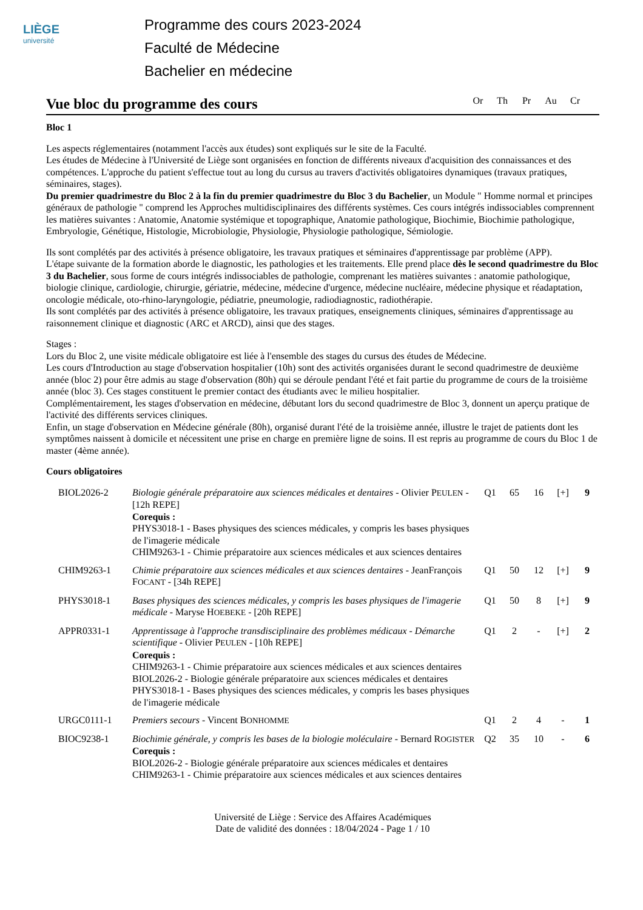LIÈGE
université
Programme des cours 2023-2024
Faculté de Médecine
Bachelier en médecine
Vue bloc du programme des cours
Or Th Pr Au Cr
Bloc 1
Les aspects réglementaires (notamment l'accès aux études) sont expliqués sur le site de la Faculté.
Les études de Médecine à l'Université de Liège sont organisées en fonction de différents niveaux d'acquisition des connaissances et des compétences. L'approche du patient s'effectue tout au long du cursus au travers d'activités obligatoires dynamiques (travaux pratiques, séminaires, stages).
Du premier quadrimestre du Bloc 2 à la fin du premier quadrimestre du Bloc 3 du Bachelier, un Module " Homme normal et principes généraux de pathologie " comprend les Approches multidisciplinaires des différents systèmes. Ces cours intégrés indissociables comprennent les matières suivantes : Anatomie, Anatomie systémique et topographique, Anatomie pathologique, Biochimie, Biochimie pathologique, Embryologie, Génétique, Histologie, Microbiologie, Physiologie, Physiologie pathologique, Sémiologie.
Ils sont complétés par des activités à présence obligatoire, les travaux pratiques et séminaires d'apprentissage par problème (APP).
L'étape suivante de la formation aborde le diagnostic, les pathologies et les traitements. Elle prend place dès le second quadrimestre du Bloc 3 du Bachelier, sous forme de cours intégrés indissociables de pathologie, comprenant les matières suivantes : anatomie pathologique, biologie clinique, cardiologie, chirurgie, gériatrie, médecine, médecine d'urgence, médecine nucléaire, médecine physique et réadaptation, oncologie médicale, oto-rhino-laryngologie, pédiatrie, pneumologie, radiodiagnostic, radiothérapie.
Ils sont complétés par des activités à présence obligatoire, les travaux pratiques, enseignements cliniques, séminaires d'apprentissage au raisonnement clinique et diagnostic (ARC et ARCD), ainsi que des stages.
Stages :
Lors du Bloc 2, une visite médicale obligatoire est liée à l'ensemble des stages du cursus des études de Médecine.
Les cours d'Introduction au stage d'observation hospitalier (10h) sont des activités organisées durant le second quadrimestre de deuxième année (bloc 2) pour être admis au stage d'observation (80h) qui se déroule pendant l'été et fait partie du programme de cours de la troisième année (bloc 3). Ces stages constituent le premier contact des étudiants avec le milieu hospitalier.
Complémentairement, les stages d'observation en médecine, débutant lors du second quadrimestre de Bloc 3, donnent un aperçu pratique de l'activité des différents services cliniques.
Enfin, un stage d'observation en Médecine générale (80h), organisé durant l'été de la troisième année, illustre le trajet de patients dont les symptômes naissent à domicile et nécessitent une prise en charge en première ligne de soins. Il est repris au programme de cours du Bloc 1 de master (4ème année).
Cours obligatoires
| BIOL2026-2 | Biologie générale préparatoire aux sciences médicales et dentaires - Olivier P EULEN - [12h REPE] Corequis : PHYS3018-1 - Bases physiques des sciences médicales, y compris les bases physiques de l'imagerie médicale CHIM9263-1 - Chimie préparatoire aux sciences médicales et aux sciences dentaires | Q1 | 65 | 16 | [+] | 9 |
| CHIM9263-1 | Chimie préparatoire aux sciences médicales et aux sciences dentaires - JeanFrançois F OCANT - [34h REPE] | Q1 | 50 | 12 | [+] | 9 |
| PHYS3018-1 | Bases physiques des sciences médicales, y compris les bases physiques de l'imagerie médicale - Maryse H OEBEKE - [20h REPE] | Q1 | 50 | 8 | [+] | 9 |
| APPR0331-1 | Apprentissage à l'approche transdisciplinaire des problèmes médicaux - Démarche scientifique - Olivier P EULEN - [10h REPE] Corequis : CHIM9263-1 - Chimie préparatoire aux sciences médicales et aux sciences dentaires BIOL2026-2 - Biologie générale préparatoire aux sciences médicales et dentaires PHYS3018-1 - Bases physiques des sciences médicales, y compris les bases physiques de l'imagerie médicale | Q1 | 2 | - | [+] | 2 |
| URGC0111-1 | Premiers secours - Vincent B ONHOMME | Q1 | 2 | 4 | - | 1 |
| BIOC9238-1 | Biochimie générale, y compris les bases de la biologie moléculaire - Bernard R OGISTER Corequis : BIOL2026-2 - Biologie générale préparatoire aux sciences médicales et dentaires CHIM9263-1 - Chimie préparatoire aux sciences médicales et aux sciences dentaires | Q2 | 35 | 10 | - | 6 |
Université de Liège : Service des Affaires Académiques
Date de validité des données : 18/04/2024 - Page 1 / 10